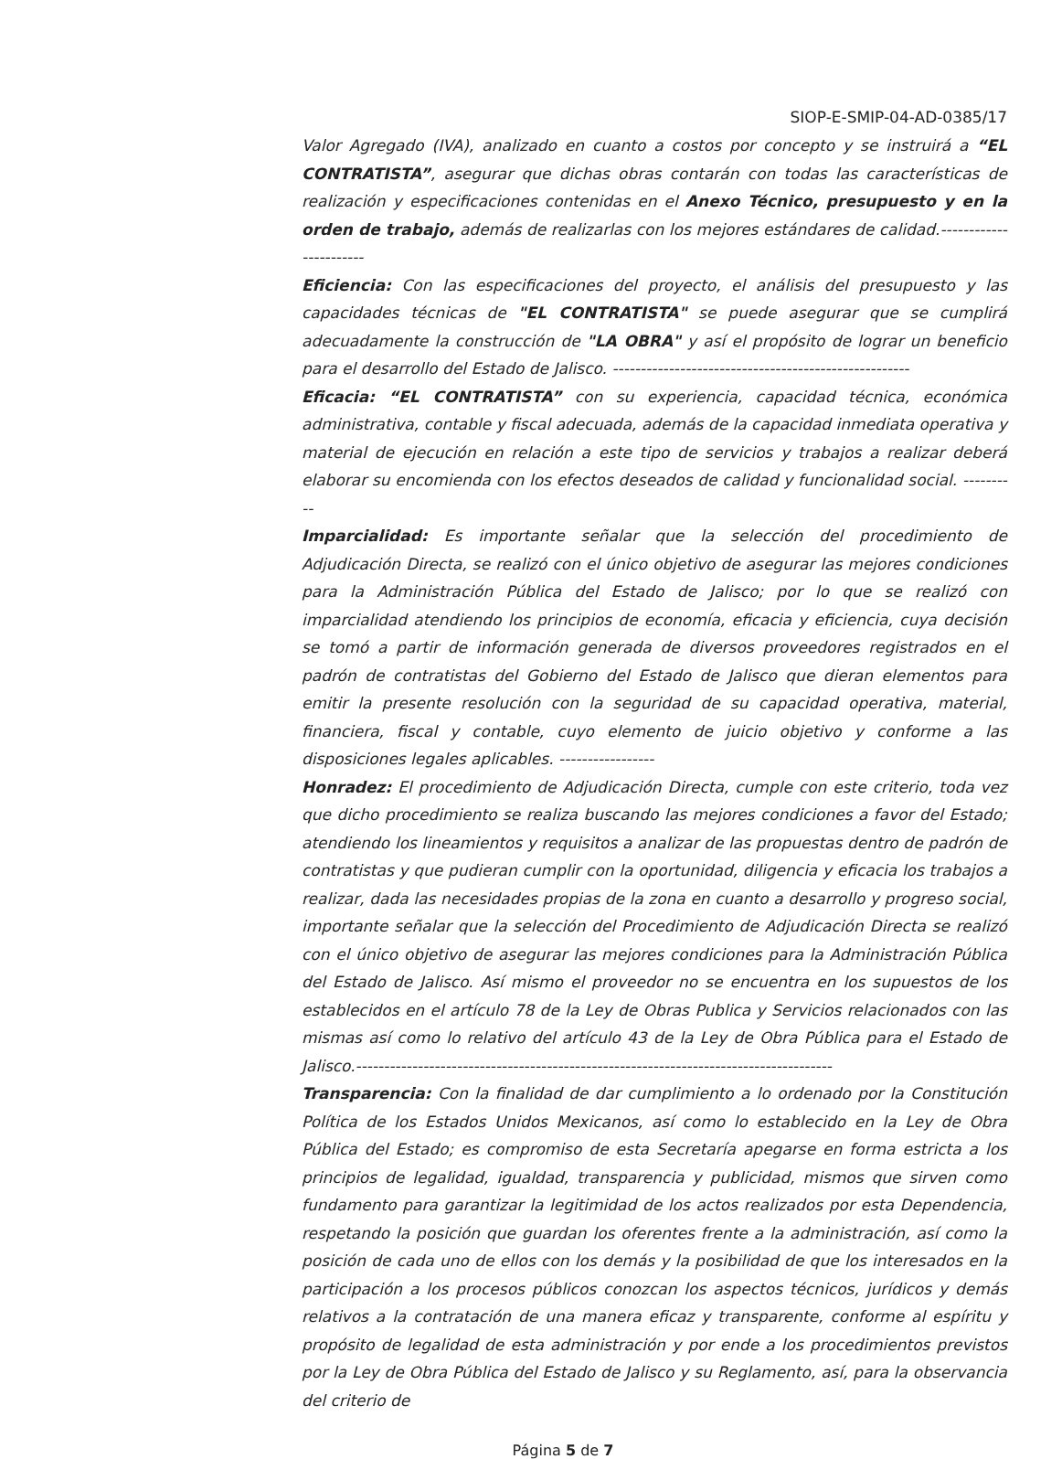SIOP-E-SMIP-04-AD-0385/17
Valor Agregado (IVA), analizado en cuanto a costos por concepto y se instruirá a “EL CONTRATISTA”, asegurar que dichas obras contarán con todas las características de realización y especificaciones contenidas en el Anexo Técnico, presupuesto y en la orden de trabajo, además de realizarlas con los mejores estándares de calidad.-----------------------
Eficiencia: Con las especificaciones del proyecto, el análisis del presupuesto y las capacidades técnicas de "EL CONTRATISTA" se puede asegurar que se cumplirá adecuadamente la construcción de "LA OBRA" y así el propósito de lograr un beneficio para el desarrollo del Estado de Jalisco. -----------------------------------------------------
Eficacia: “EL CONTRATISTA” con su experiencia, capacidad técnica, económica administrativa, contable y fiscal adecuada, además de la capacidad inmediata operativa y material de ejecución en relación a este tipo de servicios y trabajos a realizar deberá elaborar su encomienda con los efectos deseados de calidad y funcionalidad social. ----------
Imparcialidad: Es importante señalar que la selección del procedimiento de Adjudicación Directa, se realizó con el único objetivo de asegurar las mejores condiciones para la Administración Pública del Estado de Jalisco; por lo que se realizó con imparcialidad atendiendo los principios de economía, eficacia y eficiencia, cuya decisión se tomó a partir de información generada de diversos proveedores registrados en el padrón de contratistas del Gobierno del Estado de Jalisco que dieran elementos para emitir la presente resolución con la seguridad de su capacidad operativa, material, financiera, fiscal y contable, cuyo elemento de juicio objetivo y conforme a las disposiciones legales aplicables. -----------------
Honradez: El procedimiento de Adjudicación Directa, cumple con este criterio, toda vez que dicho procedimiento se realiza buscando las mejores condiciones a favor del Estado; atendiendo los lineamientos y requisitos a analizar de las propuestas dentro de padrón de contratistas y que pudieran cumplir con la oportunidad, diligencia y eficacia los trabajos a realizar, dada las necesidades propias de la zona en cuanto a desarrollo y progreso social, importante señalar que la selección del Procedimiento de Adjudicación Directa se realizó con el único objetivo de asegurar las mejores condiciones para la Administración Pública del Estado de Jalisco. Así mismo el proveedor no se encuentra en los supuestos de los establecidos en el artículo 78 de la Ley de Obras Publica y Servicios relacionados con las mismas así como lo relativo del artículo 43 de la Ley de Obra Pública para el Estado de Jalisco.-------------------------------------------------------------------------------------
Transparencia: Con la finalidad de dar cumplimiento a lo ordenado por la Constitución Política de los Estados Unidos Mexicanos, así como lo establecido en la Ley de Obra Pública del Estado; es compromiso de esta Secretaría apegarse en forma estricta a los principios de legalidad, igualdad, transparencia y publicidad, mismos que sirven como fundamento para garantizar la legitimidad de los actos realizados por esta Dependencia, respetando la posición que guardan los oferentes frente a la administración, así como la posición de cada uno de ellos con los demás y la posibilidad de que los interesados en la participación a los procesos públicos conozcan los aspectos técnicos, jurídicos y demás relativos a la contratación de una manera eficaz y transparente, conforme al espíritu y propósito de legalidad de esta administración y por ende a los procedimientos previstos por la Ley de Obra Pública del Estado de Jalisco y su Reglamento, así, para la observancia del criterio de
Página 5 de 7